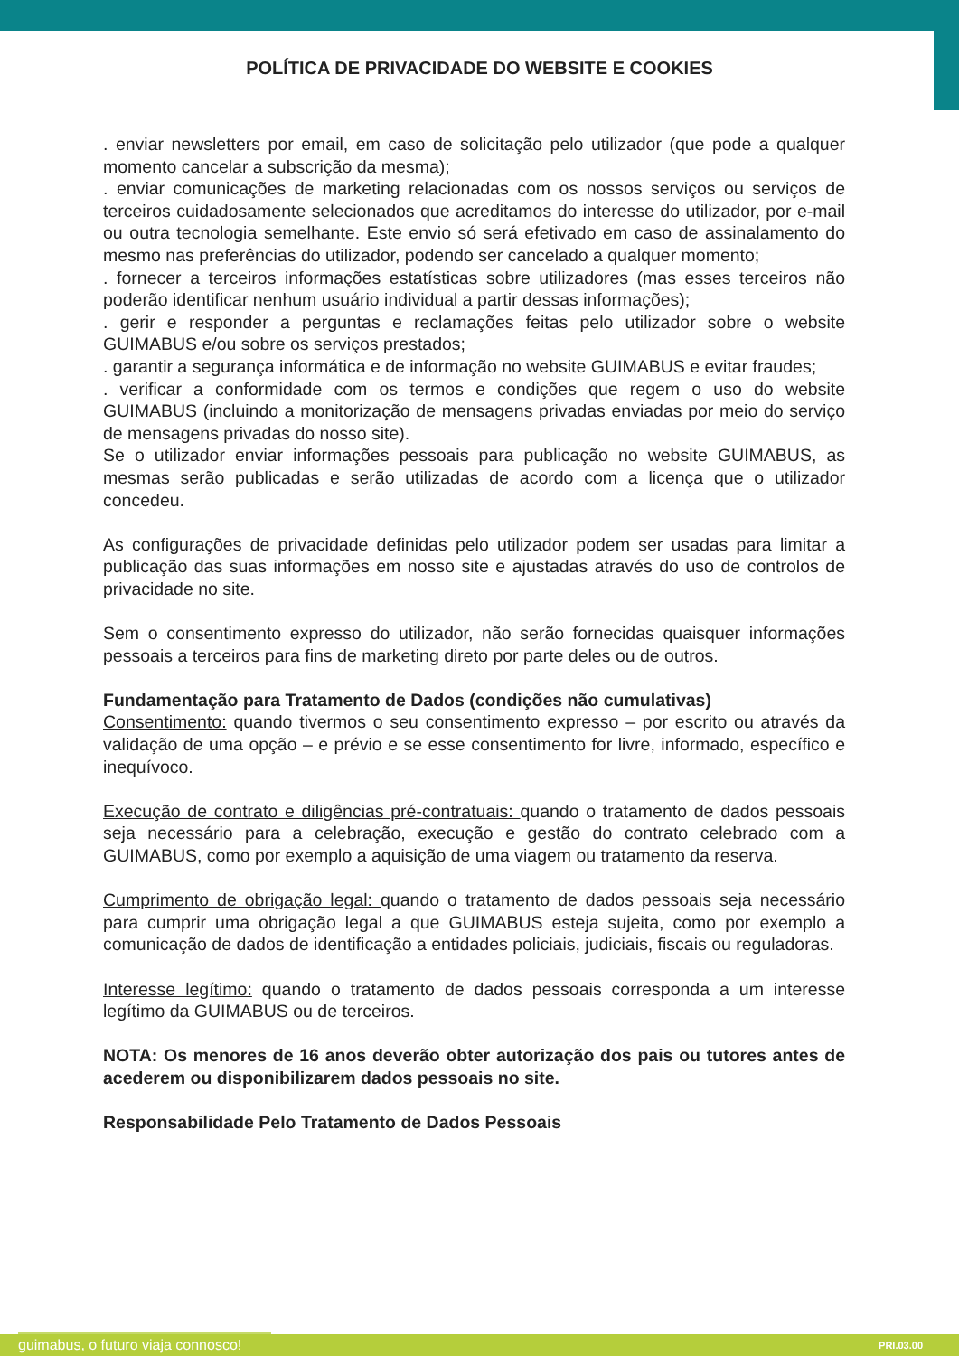POLÍTICA DE PRIVACIDADE DO WEBSITE E COOKIES
. enviar newsletters por email, em caso de solicitação pelo utilizador (que pode a qualquer momento cancelar a subscrição da mesma);
. enviar comunicações de marketing relacionadas com os nossos serviços ou serviços de terceiros cuidadosamente selecionados que acreditamos do interesse do utilizador, por e-mail ou outra tecnologia semelhante. Este envio só será efetivado em caso de assinalamento do mesmo nas preferências do utilizador, podendo ser cancelado a qualquer momento;
. fornecer a terceiros informações estatísticas sobre utilizadores (mas esses terceiros não poderão identificar nenhum usuário individual a partir dessas informações);
. gerir e responder a perguntas e reclamações feitas pelo utilizador sobre o website GUIMABUS e/ou sobre os serviços prestados;
. garantir a segurança informática e de informação no website GUIMABUS e evitar fraudes;
. verificar a conformidade com os termos e condições que regem o uso do website GUIMABUS (incluindo a monitorização de mensagens privadas enviadas por meio do serviço de mensagens privadas do nosso site).
Se o utilizador enviar informações pessoais para publicação no website GUIMABUS, as mesmas serão publicadas e serão utilizadas de acordo com a licença que o utilizador concedeu.
As configurações de privacidade definidas pelo utilizador podem ser usadas para limitar a publicação das suas informações em nosso site e ajustadas através do uso de controlos de privacidade no site.
Sem o consentimento expresso do utilizador, não serão fornecidas quaisquer informações pessoais a terceiros para fins de marketing direto por parte deles ou de outros.
Fundamentação para Tratamento de Dados (condições não cumulativas)
Consentimento: quando tivermos o seu consentimento expresso – por escrito ou através da validação de uma opção – e prévio e se esse consentimento for livre, informado, específico e inequívoco.
Execução de contrato e diligências pré-contratuais: quando o tratamento de dados pessoais seja necessário para a celebração, execução e gestão do contrato celebrado com a GUIMABUS, como por exemplo a aquisição de uma viagem ou tratamento da reserva.
Cumprimento de obrigação legal: quando o tratamento de dados pessoais seja necessário para cumprir uma obrigação legal a que GUIMABUS esteja sujeita, como por exemplo a comunicação de dados de identificação a entidades policiais, judiciais, fiscais ou reguladoras.
Interesse legítimo: quando o tratamento de dados pessoais corresponda a um interesse legítimo da GUIMABUS ou de terceiros.
NOTA: Os menores de 16 anos deverão obter autorização dos pais ou tutores antes de acederem ou disponibilizarem dados pessoais no site.
Responsabilidade Pelo Tratamento de Dados Pessoais
guimabus, o futuro viaja connosco! PRI.03.00